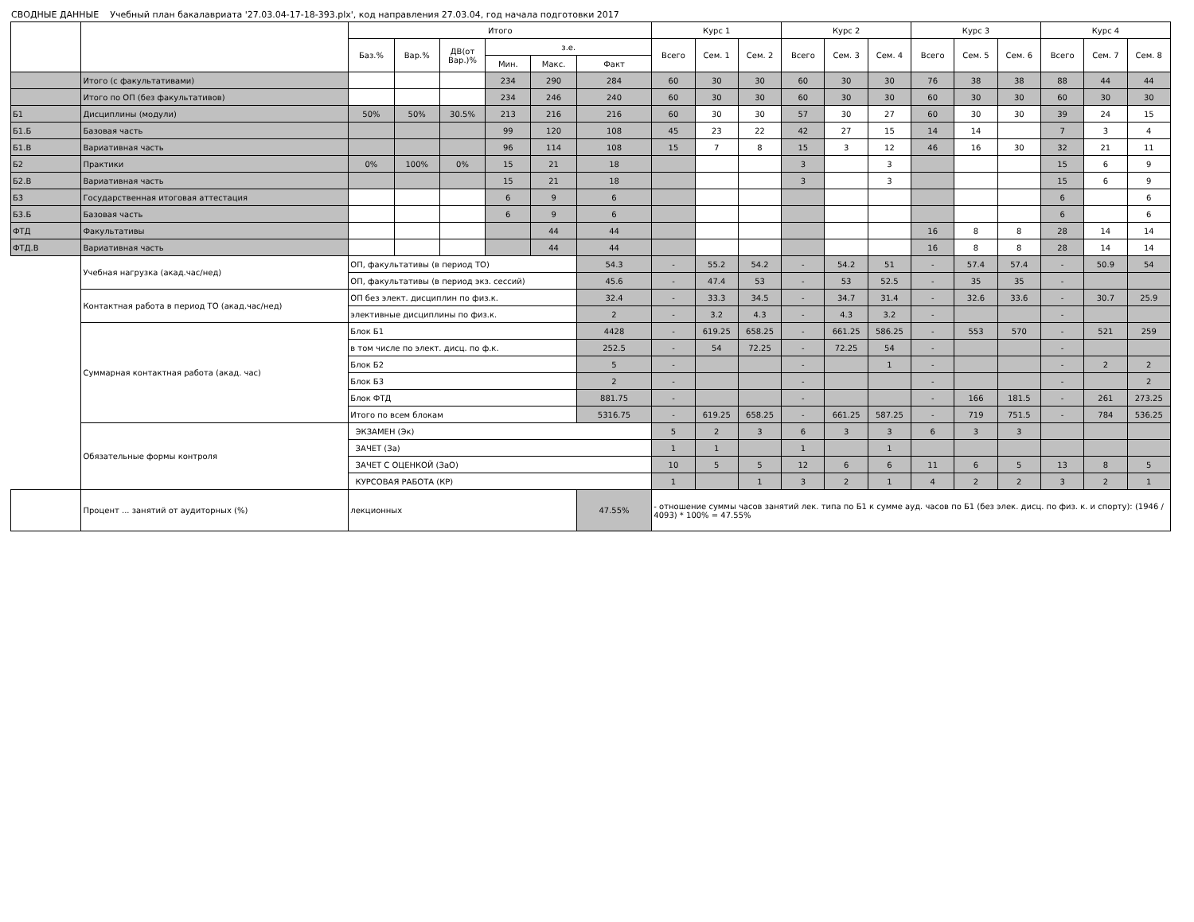СВОДНЫЕ ДАННЫЕ Учебный план бакалавриата '27.03.04-17-18-393.plx', код направления 27.03.04, год начала подготовки 2017
| | | Итого | | | | | | Курс 1 | | | Курс 2 | | | Курс 3 | | | Курс 4 | | |
| --- | --- | --- | --- | --- | --- | --- | --- | --- | --- | --- | --- | --- | --- | --- | --- | --- | --- | --- | --- |
| | | Баз.% | Вар.% | ДВ(от Вар.)% | з.е. | | | Всего | Сем. 1 | Сем. 2 | Всего | Сем. 3 | Сем. 4 | Всего | Сем. 5 | Сем. 6 | Всего | Сем. 7 | Сем. 8 |
| | | | | | Мин. | Макс. | Факт | | | | | | | | | | | | |
| | Итого (с факультативами) | | | | 234 | 290 | 284 | 60 | 30 | 30 | 60 | 30 | 30 | 76 | 38 | 38 | 88 | 44 | 44 |
| | Итого по ОП (без факультативов) | | | | 234 | 246 | 240 | 60 | 30 | 30 | 60 | 30 | 30 | 60 | 30 | 30 | 60 | 30 | 30 |
| Б1 | Дисциплины (модули) | 50% | 50% | 30.5% | 213 | 216 | 216 | 60 | 30 | 30 | 57 | 30 | 27 | 60 | 30 | 30 | 39 | 24 | 15 |
| Б1.Б | Базовая часть | | | | 99 | 120 | 108 | 45 | 23 | 22 | 42 | 27 | 15 | 14 | 14 | | 7 | 3 | 4 |
| Б1.В | Вариативная часть | | | | 96 | 114 | 108 | 15 | 7 | 8 | 15 | 3 | 12 | 46 | 16 | 30 | 32 | 21 | 11 |
| Б2 | Практики | 0% | 100% | 0% | 15 | 21 | 18 | | | | 3 | | 3 | | | | 15 | 6 | 9 |
| Б2.В | Вариативная часть | | | | 15 | 21 | 18 | | | | 3 | | 3 | | | | 15 | 6 | 9 |
| Б3 | Государственная итоговая аттестация | | | | 6 | 9 | 6 | | | | | | | | | | 6 | | 6 |
| Б3.Б | Базовая часть | | | | 6 | 9 | 6 | | | | | | | | | | 6 | | 6 |
| ФТД | Факультативы | | | | | 44 | 44 | | | | | | | 16 | 8 | 8 | 28 | 14 | 14 |
| ФТД.В | Вариативная часть | | | | | 44 | 44 | | | | | | | 16 | 8 | 8 | 28 | 14 | 14 |
| | Учебная нагрузка (акад.час/нед) | ОП, факультативы (в период ТО) | | | | | 54.3 | - | 55.2 | 54.2 | - | 54.2 | 51 | - | 57.4 | 57.4 | - | 50.9 | 54 |
| | | ОП, факультативы (в период экз. сессий) | | | | | 45.6 | - | 47.4 | 53 | - | 53 | 52.5 | - | 35 | 35 | - | | |
| | Контактная работа в период ТО (акад.час/нед) | ОП без элект. дисциплин по физ.к. | | | | | 32.4 | - | 33.3 | 34.5 | - | 34.7 | 31.4 | - | 32.6 | 33.6 | - | 30.7 | 25.9 |
| | | элективные дисциплины по физ.к. | | | | | 2 | - | 3.2 | 4.3 | - | 4.3 | 3.2 | - | | | - | | |
| | Суммарная контактная работа (акад. час) | Блок Б1 | | | | | 4428 | - | 619.25 | 658.25 | - | 661.25 | 586.25 | - | 553 | 570 | - | 521 | 259 |
| | | в том числе по элект. дисц. по ф.к. | | | | | 252.5 | - | 54 | 72.25 | - | 72.25 | 54 | - | | | - | | |
| | | Блок Б2 | | | | | 5 | - | | | - | | 1 | - | | | - | 2 | 2 |
| | | Блок Б3 | | | | | 2 | - | | | - | | | - | | | - | | 2 |
| | | Блок ФТД | | | | | 881.75 | - | | | - | | | - | 166 | 181.5 | - | 261 | 273.25 |
| | | Итого по всем блокам | | | | | 5316.75 | - | 619.25 | 658.25 | - | 661.25 | 587.25 | - | 719 | 751.5 | - | 784 | 536.25 |
| | Обязательные формы контроля | ЭКЗАМЕН (Эк) | | | | | | 5 | 2 | 3 | 6 | 3 | 3 | 6 | 3 | 3 | | | |
| | | ЗАЧЕТ (За) | | | | | | 1 | 1 | | 1 | | 1 | | | | | | |
| | | ЗАЧЕТ С ОЦЕНКОЙ (ЗаО) | | | | | | 10 | 5 | 5 | 12 | 6 | 6 | 11 | 6 | 5 | 13 | 8 | 5 |
| | | КУРСОВАЯ РАБОТА (КР) | | | | | | 1 | | 1 | 3 | 2 | 1 | 4 | 2 | 2 | 3 | 2 | 1 |
| | Процент ... занятий от аудиторных (%) | лекционных | | | | | 47.55% | - отношение суммы часов занятий лек. типа по Б1 к сумме ауд. часов по Б1 (без элек. дисц. по физ. к. и спорту): (1946 / 4093) * 100% = 47.55% | | | | | | | | | | | |